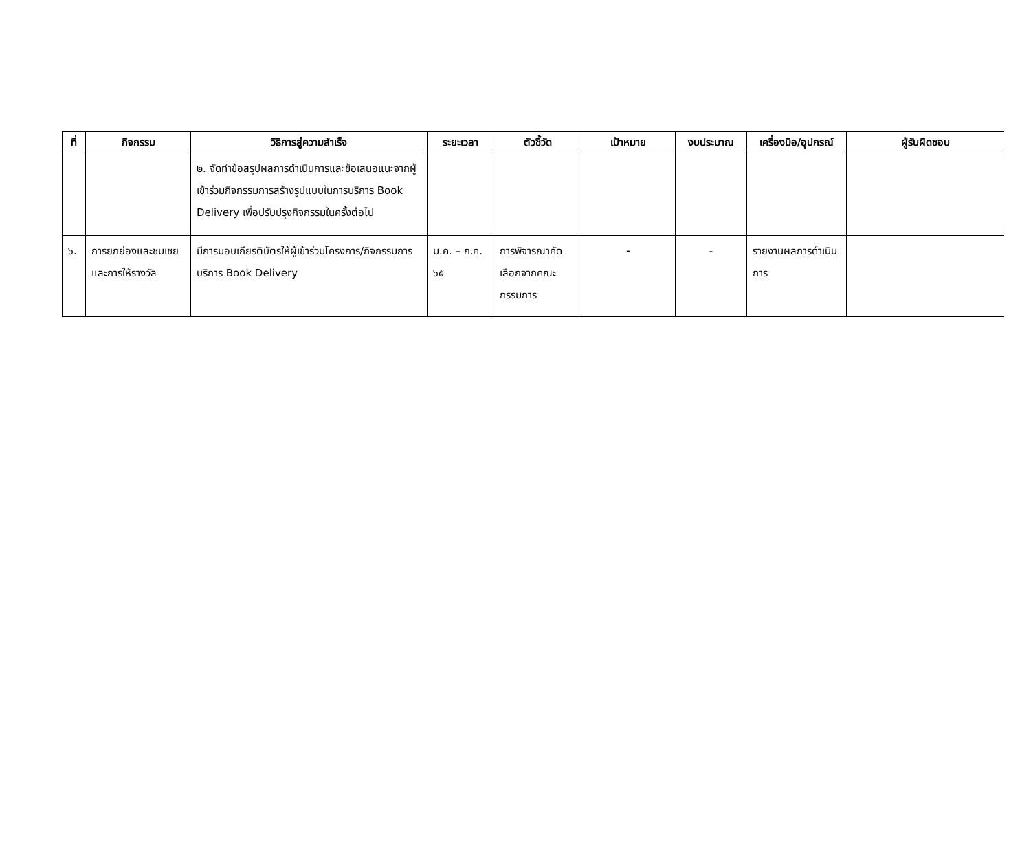| ที่ | กิจกรรม | วิธีการสู่ความสำเร็จ | ระยะเวลา | ตัวชี้วัด | เป้าหมาย | งบประมาณ | เครื่องมือ/อุปกรณ์ | ผู้รับผิดชอบ |
| --- | --- | --- | --- | --- | --- | --- | --- | --- |
| | | ๒. จัดทำข้อสรุปผลการดำเนินการและข้อเสนอแนะจากผู้เข้าร่วมกิจกรรมการสร้างรูปแบบในการบริการ Book Delivery เพื่อปรับปรุงกิจกรรมในครั้งต่อไป | | | | | | |
| ๖. | การยกย่องและชมเชยและการให้รางวัล | มีการมอบเกียรติบัตรให้ผู้เข้าร่วมโครงการ/กิจกรรมการบริการ Book Delivery | ม.ค. – ก.ค. ๖๕ | การพิจารณาคัดเลือกจากคณะกรรมการ | - | - | รายงานผลการดำเนินการ | |